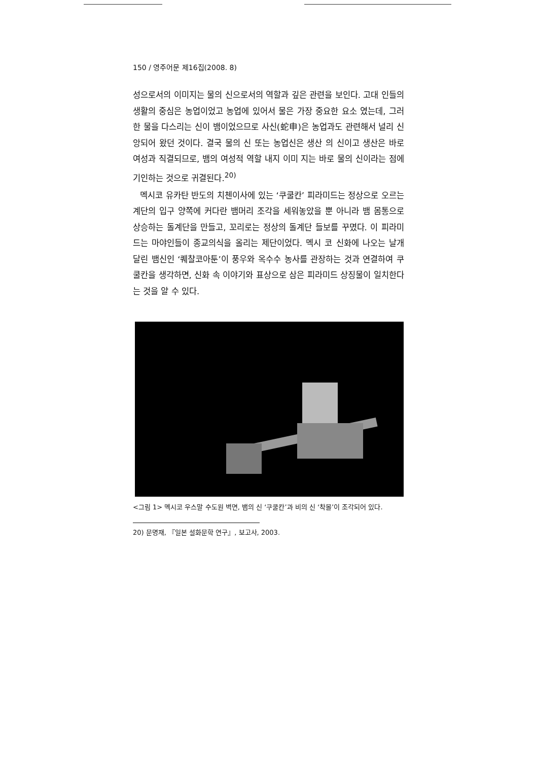150 / 영주어문 제16집(2008. 8)
성으로서의 이미지는 물의 신으로서의 역할과 깊은 관련을 보인다. 고대 인들의 생활의 중심은 농업이었고 농업에 있어서 물은 가장 중요한 요소 였는데, 그러한 물을 다스리는 신이 뱀이었으므로 사신(蛇申)은 농업과도 관련해서 널리 신앙되어 왔던 것이다. 결국 물의 신 또는 농업신은 생산 의 신이고 생산은 바로 여성과 직결되므로, 뱀의 여성적 역할 내지 이미 지는 바로 물의 신이라는 점에 기인하는 것으로 귀결된다.<sup>20)</sup>
멕시코 유카탄 반도의 치첸이사에 있는 ‘쿠쿨칸’ 피라미드는 정상으로 오르는 계단의 입구 양쪽에 커다란 뱀머리 조각을 세워놓았을 뿐 아니라 뱀 몸통으로 상승하는 돌계단을 만들고, 꼬리로는 정상의 돌계단 들보를 꾸몄다. 이 피라미드는 마야인들이 종교의식을 올리는 제단이었다. 멕시 코 신화에 나오는 날개 달린 뱀신인 ‘퀘찰코아툰’이 풍우와 옥수수 농사를 관장하는 것과 연결하여 쿠쿨칸을 생각하면, 신화 속 이야기와 표상으로 삼은 피라미드 상징물이 일치한다는 것을 알 수 있다.
<그림 1> 멕시코 우스말 수도원 벽면, 뱀의 신 ‘쿠쿨칸’과 비의 신 ‘착몰’이 조각되어 있다.
20) 문명재, 『일본 설화문학 연구』, 보고사, 2003.